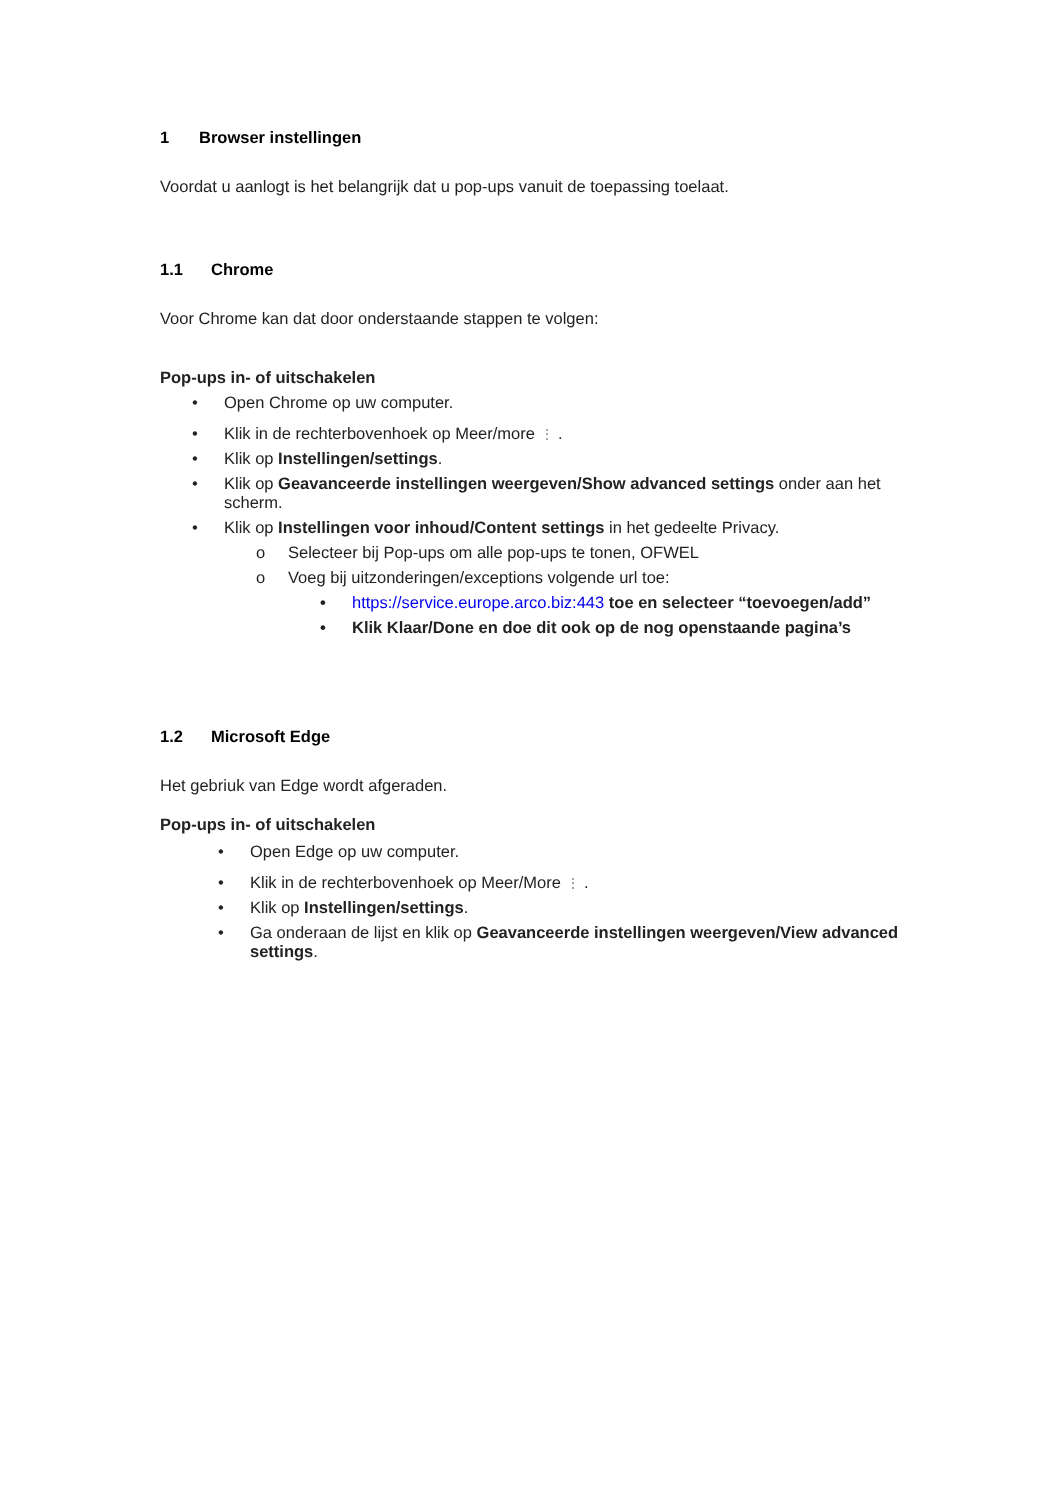1 Browser instellingen
Voordat u aanlogt is het belangrijk dat u pop-ups vanuit de toepassing toelaat.
1.1 Chrome
Voor Chrome kan dat door onderstaande stappen te volgen:
Pop-ups in- of uitschakelen
• Open Chrome op uw computer.
• Klik in de rechterbovenhoek op Meer/more ⋮ .
• Klik op Instellingen/settings.
• Klik op Geavanceerde instellingen weergeven/Show advanced settings onder aan het scherm.
• Klik op Instellingen voor inhoud/Content settings in het gedeelte Privacy.
o Selecteer bij Pop-ups om alle pop-ups te tonen, OFWEL
o Voeg bij uitzonderingen/exceptions volgende url toe:
• https://service.europe.arco.biz:443 toe en selecteer “toevoegen/add”
• Klik Klaar/Done en doe dit ook op de nog openstaande pagina’s
1.2 Microsoft Edge
Het gebriuk van Edge wordt afgeraden.
Pop-ups in- of uitschakelen
• Open Edge op uw computer.
• Klik in de rechterbovenhoek op Meer/More ⋮ .
• Klik op Instellingen/settings.
• Ga onderaan de lijst en klik op Geavanceerde instellingen weergeven/View advanced settings.